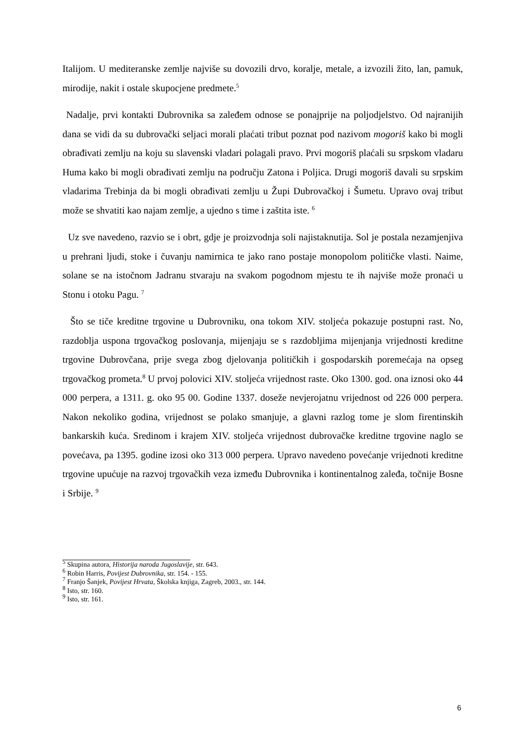Italijom. U mediteranske zemlje najviše su dovozili drvo, koralje, metale, a izvozili žito, lan, pamuk, mirodije, nakit i ostale skupocjene predmete.<sup>5</sup>
Nadalje, prvi kontakti Dubrovnika sa zaleđem odnose se ponajprije na poljodjelstvo. Od najranijih dana se vidi da su dubrovački seljaci morali plaćati tribut poznat pod nazivom mogoriš kako bi mogli obrađivati zemlju na koju su slavenski vladari polagali pravo. Prvi mogoriš plaćali su srpskom vladaru Huma kako bi mogli obrađivati zemlju na području Zatona i Poljica. Drugi mogoriš davali su srpskim vladarima Trebinja da bi mogli obrađivati zemlju u Župi Dubrovačkoj i Šumetu. Upravo ovaj tribut može se shvatiti kao najam zemlje, a ujedno s time i zaštita iste. <sup>6</sup>
Uz sve navedeno, razvio se i obrt, gdje je proizvodnja soli najistaknutija. Sol je postala nezamjenjiva u prehrani ljudi, stoke i čuvanju namirnica te jako rano postaje monopolom političke vlasti. Naime, solane se na istočnom Jadranu stvaraju na svakom pogodnom mjestu te ih najviše može pronaći u Stonu i otoku Pagu. <sup>7</sup>
Što se tiče kreditne trgovine u Dubrovniku, ona tokom XIV. stoljeća pokazuje postupni rast. No, razdoblja uspona trgovačkog poslovanja, mijenjaju se s razdobljima mijenjanja vrijednosti kreditne trgovine Dubrovčana, prije svega zbog djelovanja političkih i gospodarskih poremećaja na opseg trgovačkog prometa.<sup>8</sup> U prvoj polovici XIV. stoljeća vrijednost raste. Oko 1300. god. ona iznosi oko 44 000 perpera, a 1311. g. oko 95 00. Godine 1337. doseže nevjerojatnu vrijednost od 226 000 perpera. Nakon nekoliko godina, vrijednost se polako smanjuje, a glavni razlog tome je slom firentinskih bankarskih kuća. Sredinom i krajem XIV. stoljeća vrijednost dubrovačke kreditne trgovine naglo se povećava, pa 1395. godine izosi oko 313 000 perpera. Upravo navedeno povećanje vrijednoti kreditne trgovine upućuje na razvoj trgovačkih veza između Dubrovnika i kontinentalnog zaleđa, točnije Bosne i Srbije. <sup>9</sup>
<sup>5</sup> Skupina autora, Historija naroda Jugoslavije, str. 643.
<sup>6</sup> Robin Harris, Povijest Dubrovnika, str. 154. - 155.
<sup>7</sup> Franjo Šanjek, Povijest Hrvata, Školska knjiga, Zagreb, 2003., str. 144.
<sup>8</sup> Isto, str. 160.
<sup>9</sup> Isto, str. 161.
6